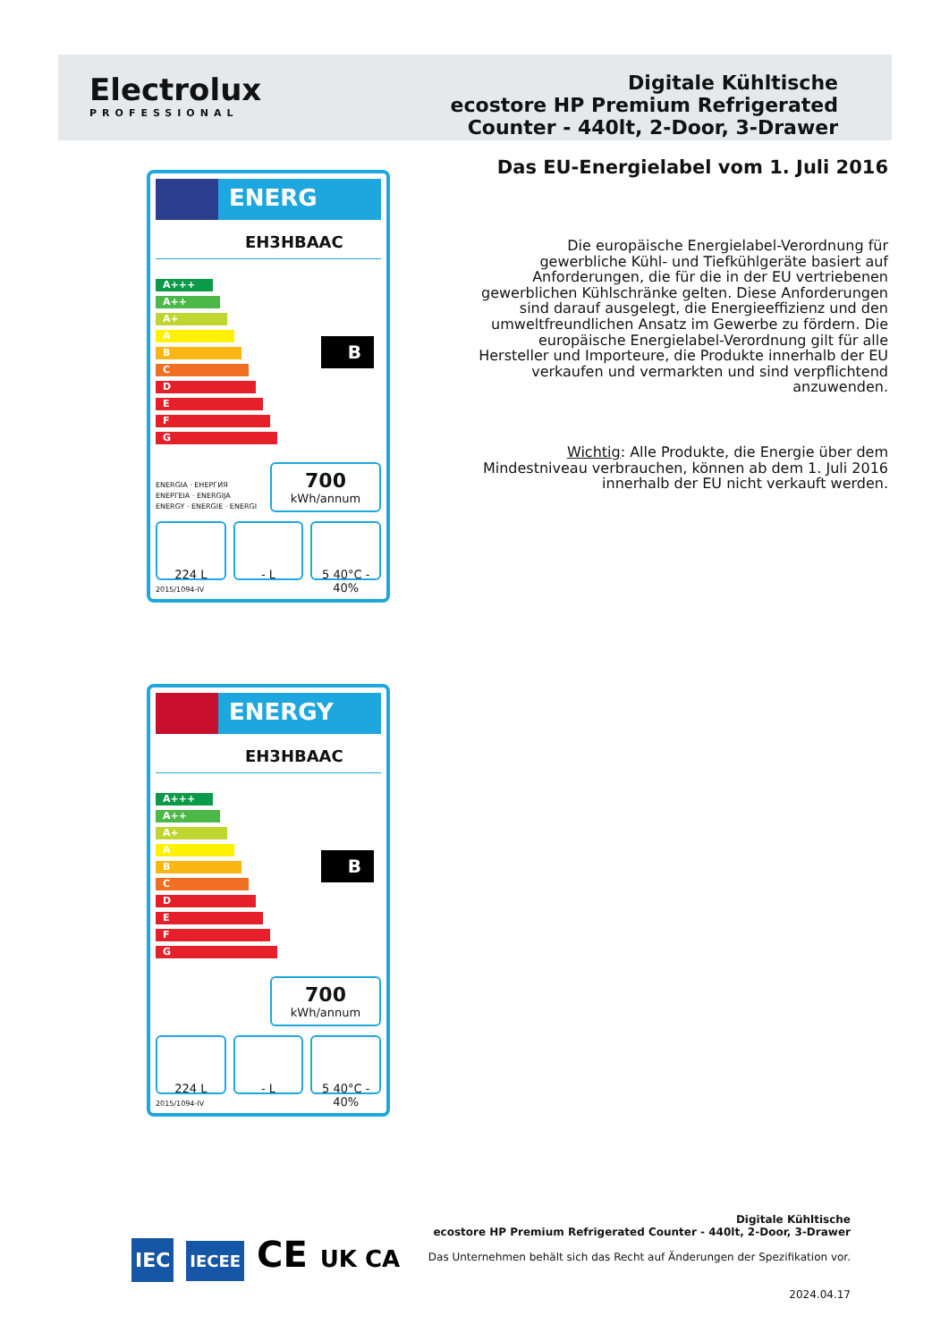Electrolux
PROFESSIONAL
Digitale Kühltische
ecostore HP Premium Refrigerated
Counter - 440lt, 2-Door, 3-Drawer
Das EU-Energielabel vom 1. Juli 2016
Die europäische Energielabel-Verordnung für gewerbliche Kühl- und Tiefkühlgeräte basiert auf Anforderungen, die für die in der EU vertriebenen gewerblichen Kühlschränke gelten. Diese Anforderungen sind darauf ausgelegt, die Energieeffizienz und den umweltfreundlichen Ansatz im Gewerbe zu fördern. Die europäische Energielabel-Verordnung gilt für alle Hersteller und Importeure, die Produkte innerhalb der EU verkaufen und vermarkten und sind verpflichtend anzuwenden.
Wichtig: Alle Produkte, die Energie über dem Mindestniveau verbrauchen, können ab dem 1. Juli 2016 innerhalb der EU nicht verkauft werden.
ENERG
EH3HBAAC
B
A+++
A++
A+
A
B
C
D
E
F
G
ENERGIA · ЕНЕРГИЯ
ΕΝΕΡΓΕΙΑ · ENERGIJA
ENERGY · ENERGIE · ENERGI
700
kWh/annum
224 L - L 5 40°C - 40%
2015/1094-IV
ENERGY
EH3HBAAC
B
A+++
A++
A+
A
B
C
D
E
F
G
700
kWh/annum
224 L - L 5 40°C - 40%
2015/1094-IV
IEC IECEE CE UK CA
Digitale Kühltische
ecostore HP Premium Refrigerated Counter - 440lt, 2-Door, 3-Drawer
Das Unternehmen behält sich das Recht auf Änderungen der Spezifikation vor.
2024.04.17